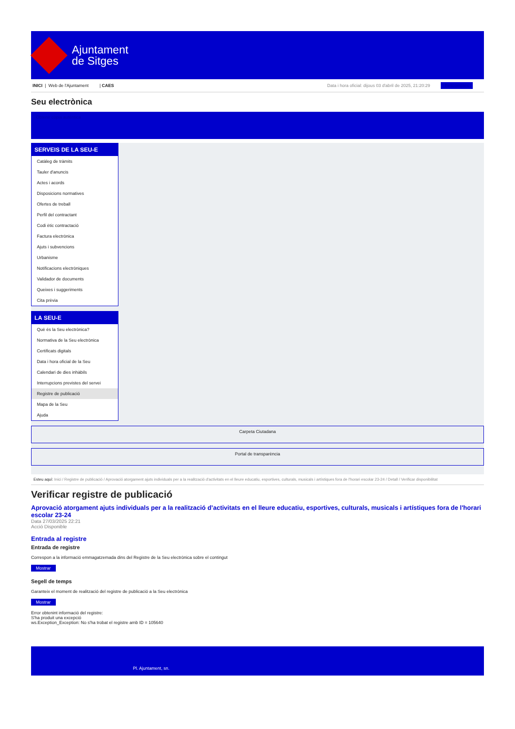Ajuntament
de Sitges
INICI | Web de l'Ajuntament | CAES
Data i hora oficial: dijous 03 d'abril de 2025, 21:20:29 Bescomptes
Seu electrònica
Obtenir còpia autèntica
SERVEIS DE LA SEU-E
Catàleg de tràmits
Tauler d'anuncis
Actes i acords
Disposicions normatives
Ofertes de treball
Perfil del contractant
Codi ètic contractació
Factura electrònica
Ajuts i subvencions
Urbanisme
Notificacions electròniques
Validador de documents
Queixes i suggeriments
Cita prèvia
LA SEU-E
Què és la Seu electrònica?
Normativa de la Seu electrònica
Certificats digitals
Data i hora oficial de la Seu
Calendari de dies inhàbils
Interrupcions previstes del servei
Registre de publicació
Mapa de la Seu
Ajuda
Carpeta Ciutadana
Portal de transparència
Esteu aquí: Inici / Registre de publicació / Aprovació atorgament ajuts individuals per a la realització d'activitats en el lleure educatiu, esportives, culturals, musicals i artístiques fora de l'horari escolar 23-24 / Detall / Verificar disponibilitat
Verificar registre de publicació
Aprovació atorgament ajuts individuals per a la realització d’activitats en el lleure educatiu, esportives, culturals, musicals i artístiques fora de l'horari escolar 23-24
Data 27/03/2025 22:21
Acció Disponible
Entrada al registre
Entrada de registre
Correspon a la informació emmagatzemada dins del Registre de la Seu electrònica sobre el contingut
Mostrar
Segell de temps
Garanteix el moment de realització del registre de publicació a la Seu electrònica
Mostrar
Error obtenint informació del registre:
S'ha produit una excepció
ws.Exception_Exception: No s'ha trobat el registre amb ID = 105640
Pl. Ajuntament, sn.